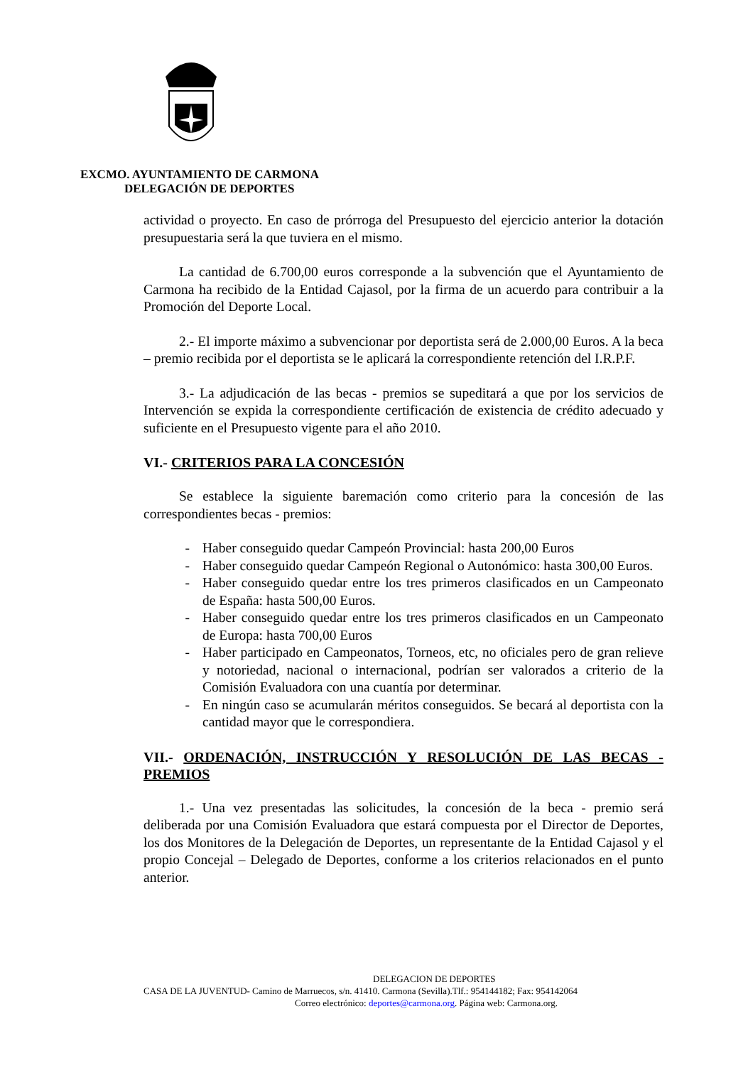EXCMO. AYUNTAMIENTO DE CARMONA
DELEGACIÓN DE DEPORTES
actividad o proyecto. En caso de prórroga del Presupuesto del ejercicio anterior la dotación presupuestaria será la que tuviera en el mismo.
La cantidad de 6.700,00 euros corresponde a la subvención que el Ayuntamiento de Carmona ha recibido de la Entidad Cajasol, por la firma de un acuerdo para contribuir a la Promoción del Deporte Local.
2.- El importe máximo a subvencionar por deportista será de 2.000,00 Euros. A la beca – premio recibida por el deportista se le aplicará la correspondiente retención del I.R.P.F.
3.- La adjudicación de las becas - premios se supeditará a que por los servicios de Intervención se expida la correspondiente certificación de existencia de crédito adecuado y suficiente en el Presupuesto vigente para el año 2010.
VI.- CRITERIOS PARA LA CONCESIÓN
Se establece la siguiente baremación como criterio para la concesión de las correspondientes becas - premios:
- Haber conseguido quedar Campeón Provincial: hasta 200,00 Euros
- Haber conseguido quedar Campeón Regional o Autonómico: hasta 300,00 Euros.
- Haber conseguido quedar entre los tres primeros clasificados en un Campeonato de España: hasta 500,00 Euros.
- Haber conseguido quedar entre los tres primeros clasificados en un Campeonato de Europa: hasta 700,00 Euros
- Haber participado en Campeonatos, Torneos, etc, no oficiales pero de gran relieve y notoriedad, nacional o internacional, podrían ser valorados a criterio de la Comisión Evaluadora con una cuantía por determinar.
- En ningún caso se acumularán méritos conseguidos. Se becará al deportista con la cantidad mayor que le correspondiera.
VII.- ORDENACIÓN, INSTRUCCIÓN Y RESOLUCIÓN DE LAS BECAS - PREMIOS
1.- Una vez presentadas las solicitudes, la concesión de la beca - premio será deliberada por una Comisión Evaluadora que estará compuesta por el Director de Deportes, los dos Monitores de la Delegación de Deportes, un representante de la Entidad Cajasol y el propio Concejal – Delegado de Deportes, conforme a los criterios relacionados en el punto anterior.
DELEGACION DE DEPORTES
CASA DE LA JUVENTUD- Camino de Marruecos, s/n. 41410. Carmona (Sevilla).Tlf.: 954144182; Fax: 954142064
Correo electrónico: deportes@carmona.org. Página web: Carmona.org.